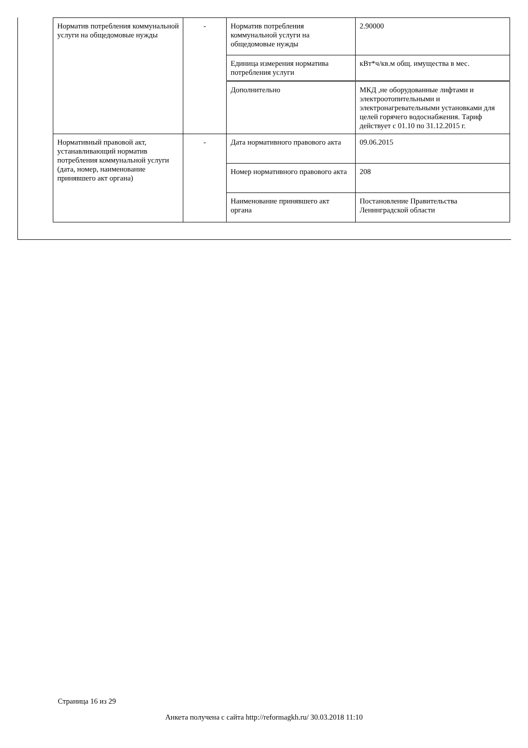| Норматив потребления коммунальной услуги на общедомовые нужды | - | Норматив потребления коммунальной услуги на общедомовые нужды | 2.90000 |
| | | Единица измерения норматива потребления услуги | кВт*ч/кв.м общ. имущества в мес. |
| | | Дополнительно | МКД ,не оборудованные лифтами и электроотопительными и электронагревательными установками для целей горячего водоснабжения. Тариф действует с 01.10 по 31.12.2015 г. |
| Нормативный правовой акт, устанавливающий норматив потребления коммунальной услуги (дата, номер, наименование принявшего акт органа) | - | Дата нормативного правового акта | 09.06.2015 |
| | | Номер нормативного правового акта | 208 |
| | | Наименование принявшего акт органа | Постановление Правительства Ленинградской области |
Страница 16 из 29
Анкета получена с сайта http://reformagkh.ru/ 30.03.2018 11:10